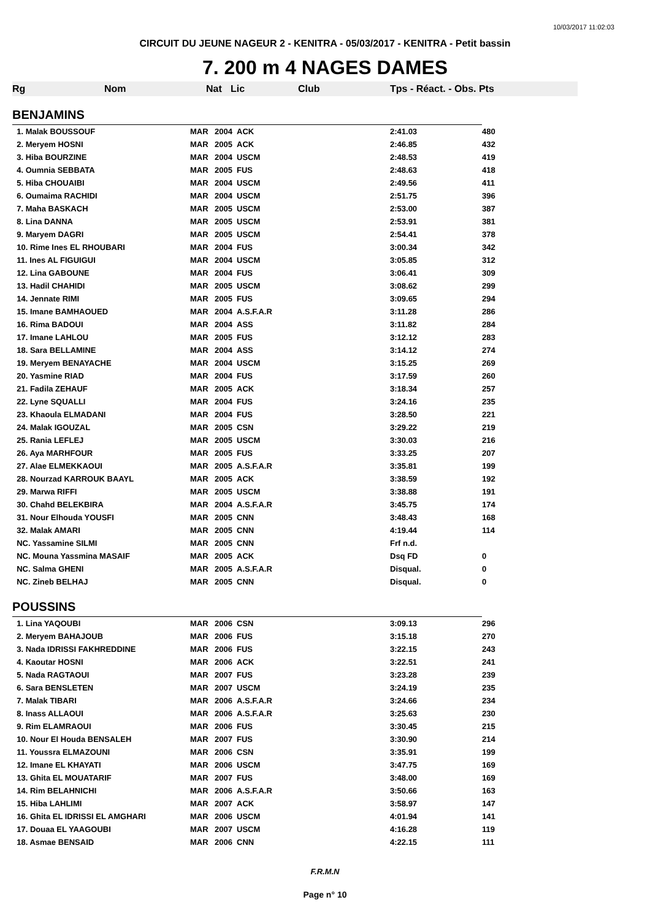10/03/2017 11:02:03
CIRCUIT DU JEUNE NAGEUR 2 - KENITRA - 05/03/2017 - KENITRA - Petit bassin
7. 200 m 4 NAGES DAMES
Rg Nom Nat Lic Club Tps - Réact. - Obs. Pts
| BENJAMINS | | | | | |
| 1. Malak BOUSSOUF | MAR | 2004 | ACK | 2:41.03 | 480 |
| 2. Meryem HOSNI | MAR | 2005 | ACK | 2:46.85 | 432 |
| 3. Hiba BOURZINE | MAR | 2004 | USCM | 2:48.53 | 419 |
| 4. Oumnia SEBBATA | MAR | 2005 | FUS | 2:48.63 | 418 |
| 5. Hiba CHOUAIBI | MAR | 2004 | USCM | 2:49.56 | 411 |
| 6. Oumaima RACHIDI | MAR | 2004 | USCM | 2:51.75 | 396 |
| 7. Maha BASKACH | MAR | 2005 | USCM | 2:53.00 | 387 |
| 8. Lina DANNA | MAR | 2005 | USCM | 2:53.91 | 381 |
| 9. Maryem DAGRI | MAR | 2005 | USCM | 2:54.41 | 378 |
| 10. Rime Ines EL RHOUBARI | MAR | 2004 | FUS | 3:00.34 | 342 |
| 11. Ines AL FIGUIGUI | MAR | 2004 | USCM | 3:05.85 | 312 |
| 12. Lina GABOUNE | MAR | 2004 | FUS | 3:06.41 | 309 |
| 13. Hadil CHAHIDI | MAR | 2005 | USCM | 3:08.62 | 299 |
| 14. Jennate RIMI | MAR | 2005 | FUS | 3:09.65 | 294 |
| 15. Imane BAMHAOUED | MAR | 2004 | A.S.F.A.R | 3:11.28 | 286 |
| 16. Rima BADOUI | MAR | 2004 | ASS | 3:11.82 | 284 |
| 17. Imane LAHLOU | MAR | 2005 | FUS | 3:12.12 | 283 |
| 18. Sara BELLAMINE | MAR | 2004 | ASS | 3:14.12 | 274 |
| 19. Meryem BENAYACHE | MAR | 2004 | USCM | 3:15.25 | 269 |
| 20. Yasmine RIAD | MAR | 2004 | FUS | 3:17.59 | 260 |
| 21. Fadila ZEHAUF | MAR | 2005 | ACK | 3:18.34 | 257 |
| 22. Lyne SQUALLI | MAR | 2004 | FUS | 3:24.16 | 235 |
| 23. Khaoula ELMADANI | MAR | 2004 | FUS | 3:28.50 | 221 |
| 24. Malak IGOUZAL | MAR | 2005 | CSN | 3:29.22 | 219 |
| 25. Rania LEFLEJ | MAR | 2005 | USCM | 3:30.03 | 216 |
| 26. Aya MARHFOUR | MAR | 2005 | FUS | 3:33.25 | 207 |
| 27. Alae ELMEKKAOUI | MAR | 2005 | A.S.F.A.R | 3:35.81 | 199 |
| 28. Nourzad KARROUK BAAYL | MAR | 2005 | ACK | 3:38.59 | 192 |
| 29. Marwa RIFFI | MAR | 2005 | USCM | 3:38.88 | 191 |
| 30. Chahd BELEKBIRA | MAR | 2004 | A.S.F.A.R | 3:45.75 | 174 |
| 31. Nour Elhouda YOUSFI | MAR | 2005 | CNN | 3:48.43 | 168 |
| 32. Malak AMARI | MAR | 2005 | CNN | 4:19.44 | 114 |
| NC. Yassamine SILMI | MAR | 2005 | CNN | Frf n.d. | |
| NC. Mouna Yassmina MASAIF | MAR | 2005 | ACK | Dsq FD | 0 |
| NC. Salma GHENI | MAR | 2005 | A.S.F.A.R | Disqual. | 0 |
| NC. Zineb BELHAJ | MAR | 2005 | CNN | Disqual. | 0 |
| POUSSINS | | | | | |
| 1. Lina YAQOUBI | MAR | 2006 | CSN | 3:09.13 | 296 |
| 2. Meryem BAHAJOUB | MAR | 2006 | FUS | 3:15.18 | 270 |
| 3. Nada IDRISSI FAKHREDDINE | MAR | 2006 | FUS | 3:22.15 | 243 |
| 4. Kaoutar HOSNI | MAR | 2006 | ACK | 3:22.51 | 241 |
| 5. Nada RAGTAOUI | MAR | 2007 | FUS | 3:23.28 | 239 |
| 6. Sara BENSLETEN | MAR | 2007 | USCM | 3:24.19 | 235 |
| 7. Malak TIBARI | MAR | 2006 | A.S.F.A.R | 3:24.66 | 234 |
| 8. Inass ALLAOUI | MAR | 2006 | A.S.F.A.R | 3:25.63 | 230 |
| 9. Rim ELAMRAOUI | MAR | 2006 | FUS | 3:30.45 | 215 |
| 10. Nour El Houda BENSALEH | MAR | 2007 | FUS | 3:30.90 | 214 |
| 11. Youssra ELMAZOUNI | MAR | 2006 | CSN | 3:35.91 | 199 |
| 12. Imane EL KHAYATI | MAR | 2006 | USCM | 3:47.75 | 169 |
| 13. Ghita EL MOUATARIF | MAR | 2007 | FUS | 3:48.00 | 169 |
| 14. Rim BELAHNICHI | MAR | 2006 | A.S.F.A.R | 3:50.66 | 163 |
| 15. Hiba LAHLIMI | MAR | 2007 | ACK | 3:58.97 | 147 |
| 16. Ghita EL IDRISSI EL AMGHARI | MAR | 2006 | USCM | 4:01.94 | 141 |
| 17. Douaa EL YAAGOUBI | MAR | 2007 | USCM | 4:16.28 | 119 |
| 18. Asmae BENSAID | MAR | 2006 | CNN | 4:22.15 | 111 |
F.R.M.N
Page n° 10